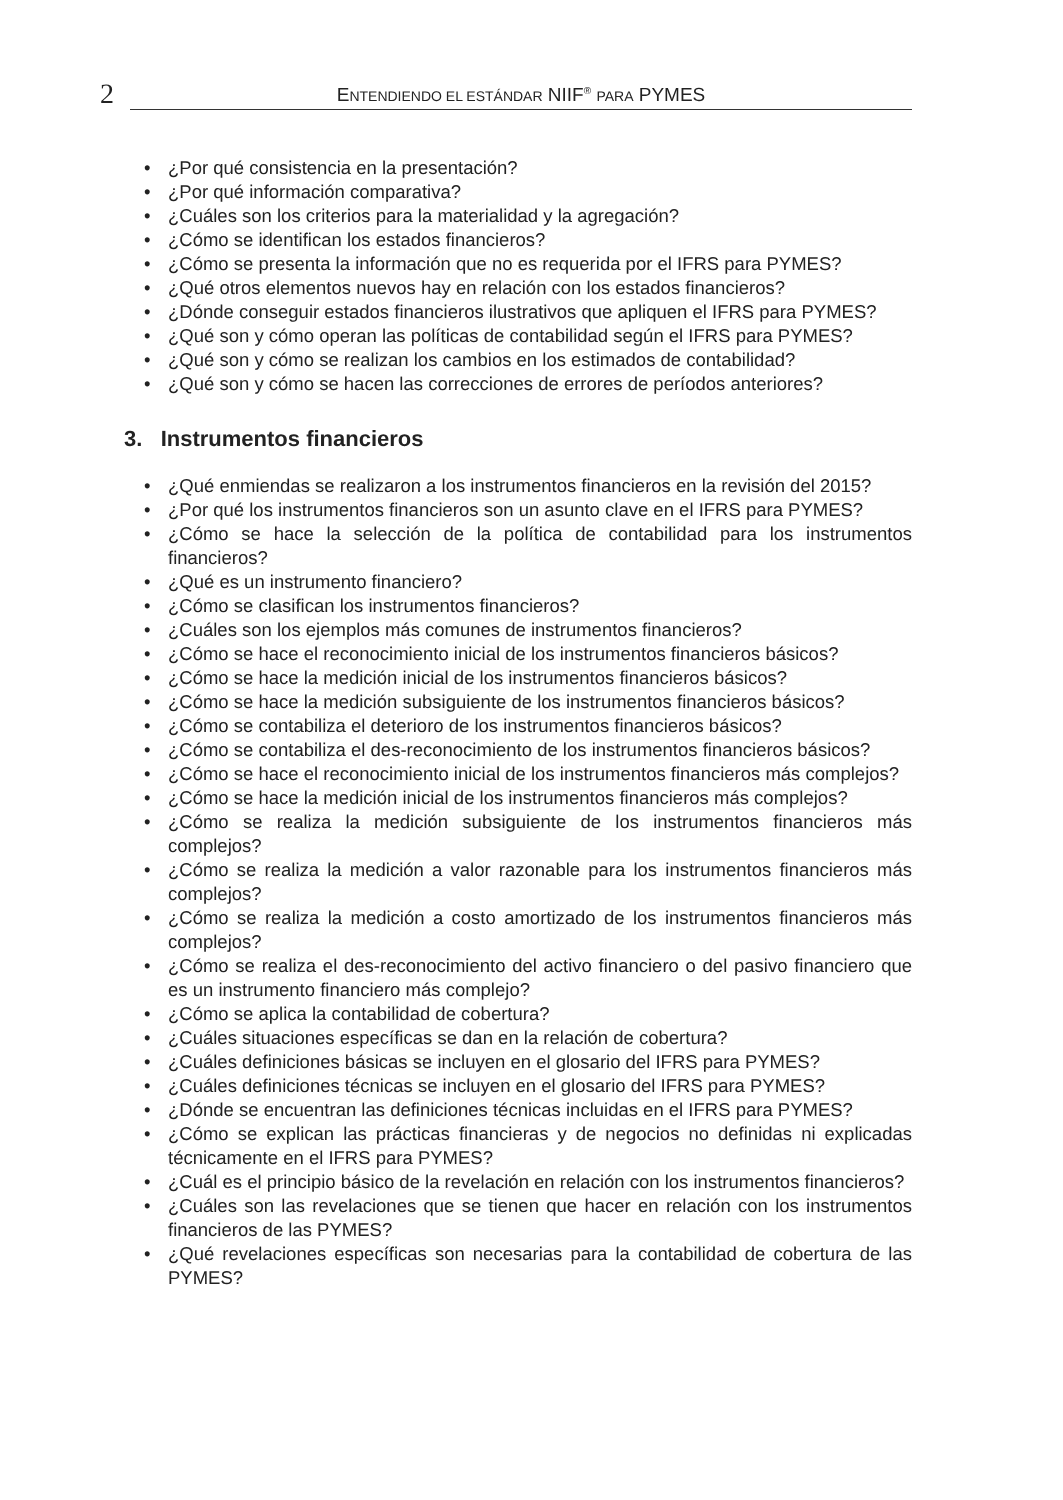2
ENTENDIENDO EL ESTÁNDAR NIIF<sup>®</sup> PARA PYMES
• ¿Por qué consistencia en la presentación?
• ¿Por qué información comparativa?
• ¿Cuáles son los criterios para la materialidad y la agregación?
• ¿Cómo se identifican los estados financieros?
• ¿Cómo se presenta la información que no es requerida por el IFRS para PYMES?
• ¿Qué otros elementos nuevos hay en relación con los estados financieros?
• ¿Dónde conseguir estados financieros ilustrativos que apliquen el IFRS para PYMES?
• ¿Qué son y cómo operan las políticas de contabilidad según el IFRS para PYMES?
• ¿Qué son y cómo se realizan los cambios en los estimados de contabilidad?
• ¿Qué son y cómo se hacen las correcciones de errores de períodos anteriores?
3. Instrumentos financieros
• ¿Qué enmiendas se realizaron a los instrumentos financieros en la revisión del 2015?
• ¿Por qué los instrumentos financieros son un asunto clave en el IFRS para PYMES?
• ¿Cómo se hace la selección de la política de contabilidad para los instrumentos financieros?
• ¿Qué es un instrumento financiero?
• ¿Cómo se clasifican los instrumentos financieros?
• ¿Cuáles son los ejemplos más comunes de instrumentos financieros?
• ¿Cómo se hace el reconocimiento inicial de los instrumentos financieros básicos?
• ¿Cómo se hace la medición inicial de los instrumentos financieros básicos?
• ¿Cómo se hace la medición subsiguiente de los instrumentos financieros básicos?
• ¿Cómo se contabiliza el deterioro de los instrumentos financieros básicos?
• ¿Cómo se contabiliza el des-reconocimiento de los instrumentos financieros básicos?
• ¿Cómo se hace el reconocimiento inicial de los instrumentos financieros más complejos?
• ¿Cómo se hace la medición inicial de los instrumentos financieros más complejos?
• ¿Cómo se realiza la medición subsiguiente de los instrumentos financieros más complejos?
• ¿Cómo se realiza la medición a valor razonable para los instrumentos financieros más complejos?
• ¿Cómo se realiza la medición a costo amortizado de los instrumentos financieros más complejos?
• ¿Cómo se realiza el des-reconocimiento del activo financiero o del pasivo financiero que es un instrumento financiero más complejo?
• ¿Cómo se aplica la contabilidad de cobertura?
• ¿Cuáles situaciones específicas se dan en la relación de cobertura?
• ¿Cuáles definiciones básicas se incluyen en el glosario del IFRS para PYMES?
• ¿Cuáles definiciones técnicas se incluyen en el glosario del IFRS para PYMES?
• ¿Dónde se encuentran las definiciones técnicas incluidas en el IFRS para PYMES?
• ¿Cómo se explican las prácticas financieras y de negocios no definidas ni explicadas técnicamente en el IFRS para PYMES?
• ¿Cuál es el principio básico de la revelación en relación con los instrumentos financieros?
• ¿Cuáles son las revelaciones que se tienen que hacer en relación con los instrumentos financieros de las PYMES?
• ¿Qué revelaciones específicas son necesarias para la contabilidad de cobertura de las PYMES?